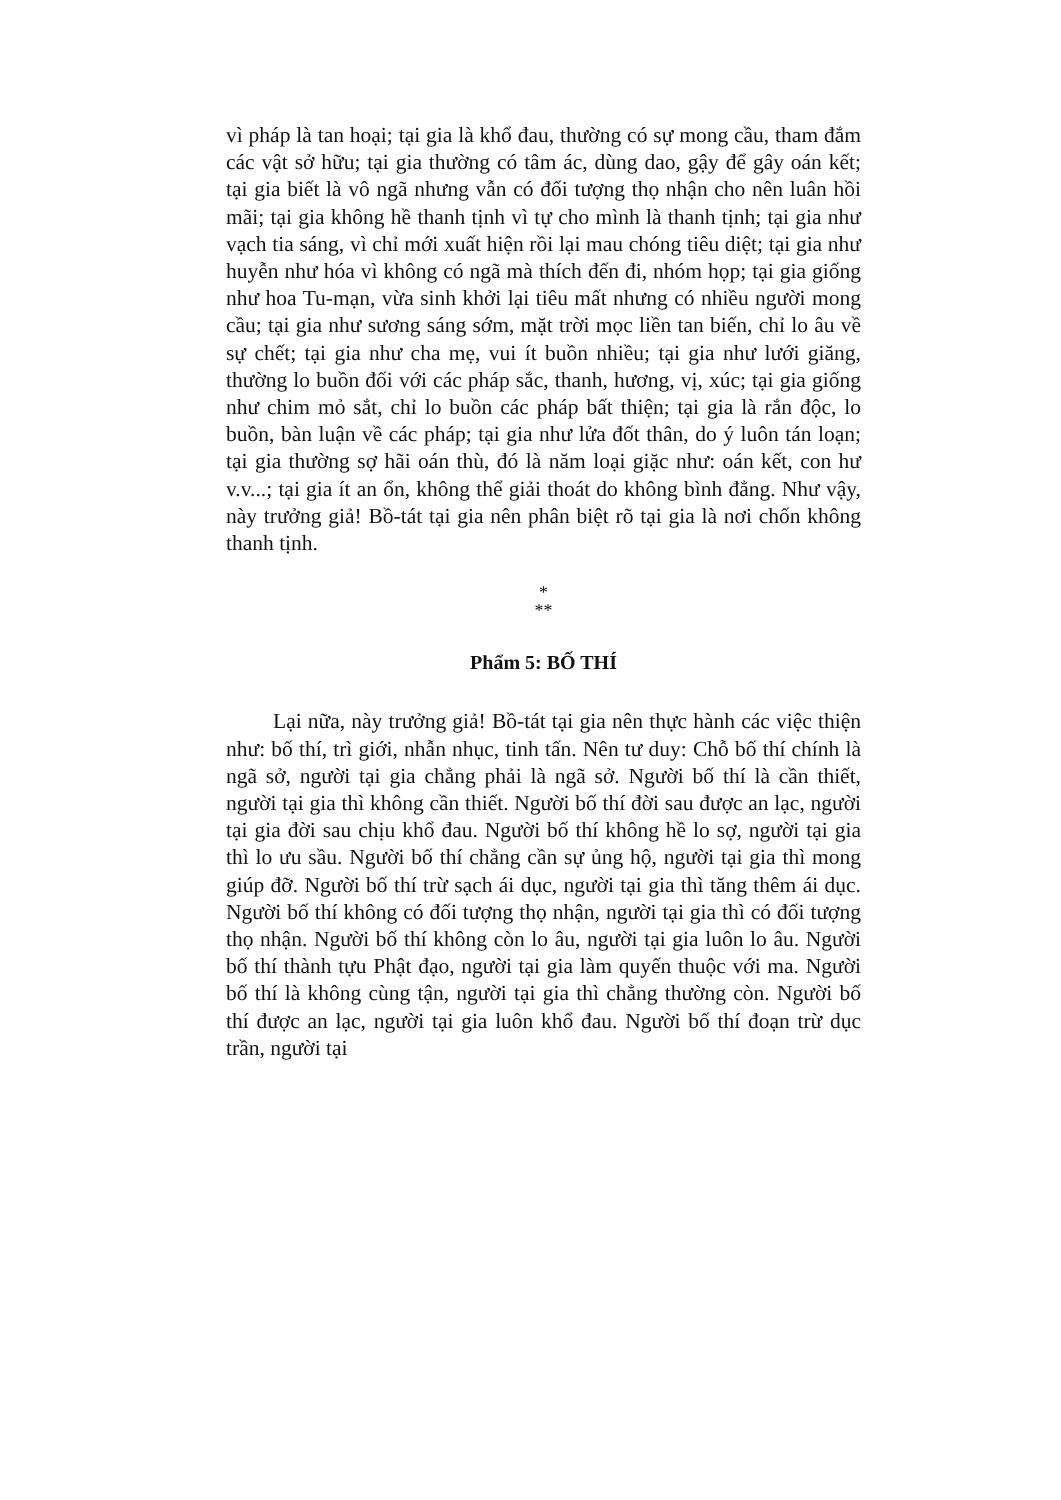vì pháp là tan hoại; tại gia là khổ đau, thường có sự mong cầu, tham đắm các vật sở hữu; tại gia thường có tâm ác, dùng dao, gậy để gây oán kết; tại gia biết là vô ngã nhưng vẫn có đối tượng thọ nhận cho nên luân hồi mãi; tại gia không hề thanh tịnh vì tự cho mình là thanh tịnh; tại gia như vạch tia sáng, vì chỉ mới xuất hiện rồi lại mau chóng tiêu diệt; tại gia như huyễn như hóa vì không có ngã mà thích đến đi, nhóm họp; tại gia giống như hoa Tu-mạn, vừa sinh khởi lại tiêu mất nhưng có nhiều người mong cầu; tại gia như sương sáng sớm, mặt trời mọc liền tan biến, chỉ lo âu về sự chết; tại gia như cha mẹ, vui ít buồn nhiều; tại gia như lưới giăng, thường lo buồn đối với các pháp sắc, thanh, hương, vị, xúc; tại gia giống như chim mỏ sắt, chỉ lo buồn các pháp bất thiện; tại gia là rắn độc, lo buồn, bàn luận về các pháp; tại gia như lửa đốt thân, do ý luôn tán loạn; tại gia thường sợ hãi oán thù, đó là năm loại giặc như: oán kết, con hư v.v...; tại gia ít an ổn, không thể giải thoát do không bình đẳng. Như vậy, này trưởng giả! Bồ-tát tại gia nên phân biệt rõ tại gia là nơi chốn không thanh tịnh.
*
**
Phẩm 5: BỐ THÍ
Lại nữa, này trưởng giả! Bồ-tát tại gia nên thực hành các việc thiện như: bố thí, trì giới, nhẫn nhục, tinh tấn. Nên tư duy: Chỗ bố thí chính là ngã sở, người tại gia chẳng phải là ngã sở. Người bố thí là cần thiết, người tại gia thì không cần thiết. Người bố thí đời sau được an lạc, người tại gia đời sau chịu khổ đau. Người bố thí không hề lo sợ, người tại gia thì lo ưu sầu. Người bố thí chẳng cần sự ủng hộ, người tại gia thì mong giúp đỡ. Người bố thí trừ sạch ái dục, người tại gia thì tăng thêm ái dục. Người bố thí không có đối tượng thọ nhận, người tại gia thì có đối tượng thọ nhận. Người bố thí không còn lo âu, người tại gia luôn lo âu. Người bố thí thành tựu Phật đạo, người tại gia làm quyến thuộc với ma. Người bố thí là không cùng tận, người tại gia thì chẳng thường còn. Người bố thí được an lạc, người tại gia luôn khổ đau. Người bố thí đoạn trừ dục trần, người tại